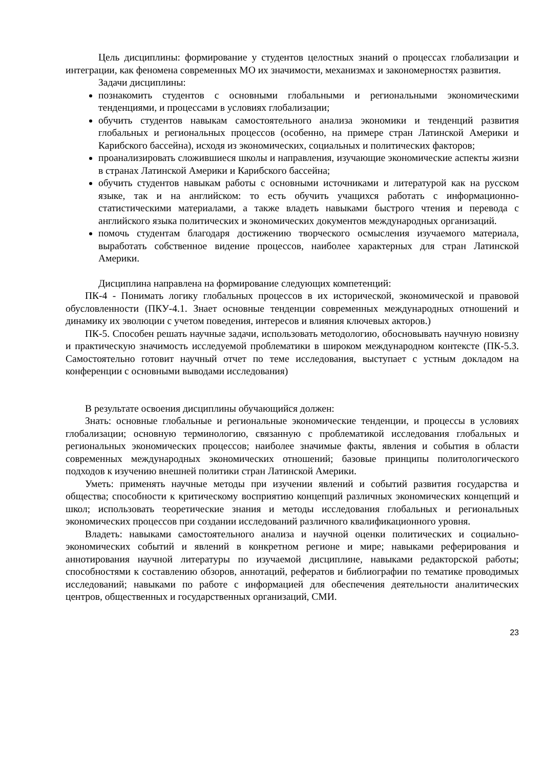Цель дисциплины: формирование у студентов целостных знаний о процессах глобализации и интеграции, как феномена современных МО их значимости, механизмах и закономерностях развития.
Задачи дисциплины:
познакомить студентов с основными глобальными и региональными экономическими тенденциями, и процессами в условиях глобализации;
обучить студентов навыкам самостоятельного анализа экономики и тенденций развития глобальных и региональных процессов (особенно, на примере стран Латинской Америки и Карибского бассейна), исходя из экономических, социальных и политических факторов;
проанализировать сложившиеся школы и направления, изучающие экономические аспекты жизни в странах Латинской Америки и Карибского бассейна;
обучить студентов навыкам работы с основными источниками и литературой как на русском языке, так и на английском: то есть обучить учащихся работать с информационно-статистическими материалами, а также владеть навыками быстрого чтения и перевода с английского языка политических и экономических документов международных организаций.
помочь студентам благодаря достижению творческого осмысления изучаемого материала, выработать собственное видение процессов, наиболее характерных для стран Латинской Америки.
Дисциплина направлена на формирование следующих компетенций:
ПК-4 - Понимать логику глобальных процессов в их исторической, экономической и правовой обусловленности (ПКУ-4.1. Знает основные тенденции современных международных отношений и динамику их эволюции с учетом поведения, интересов и влияния ключевых акторов.)
ПК-5. Способен решать научные задачи, использовать методологию, обосновывать научную новизну и практическую значимость исследуемой проблематики в широком международном контексте (ПК-5.3. Самостоятельно готовит научный отчет по теме исследования, выступает с устным докладом на конференции с основными выводами исследования)
В результате освоения дисциплины обучающийся должен:
Знать: основные глобальные и региональные экономические тенденции, и процессы в условиях глобализации; основную терминологию, связанную с проблематикой исследования глобальных и региональных экономических процессов; наиболее значимые факты, явления и события в области современных международных экономических отношений; базовые принципы политологического подходов к изучению внешней политики стран Латинской Америки.
Уметь: применять научные методы при изучении явлений и событий развития государства и общества; способности к критическому восприятию концепций различных экономических концепций и школ; использовать теоретические знания и методы исследования глобальных и региональных экономических процессов при создании исследований различного квалификационного уровня.
Владеть: навыками самостоятельного анализа и научной оценки политических и социально-экономических событий и явлений в конкретном регионе и мире; навыками реферирования и аннотирования научной литературы по изучаемой дисциплине, навыками редакторской работы; способностями к составлению обзоров, аннотаций, рефератов и библиографии по тематике проводимых исследований; навыками по работе с информацией для обеспечения деятельности аналитических центров, общественных и государственных организаций, СМИ.
23